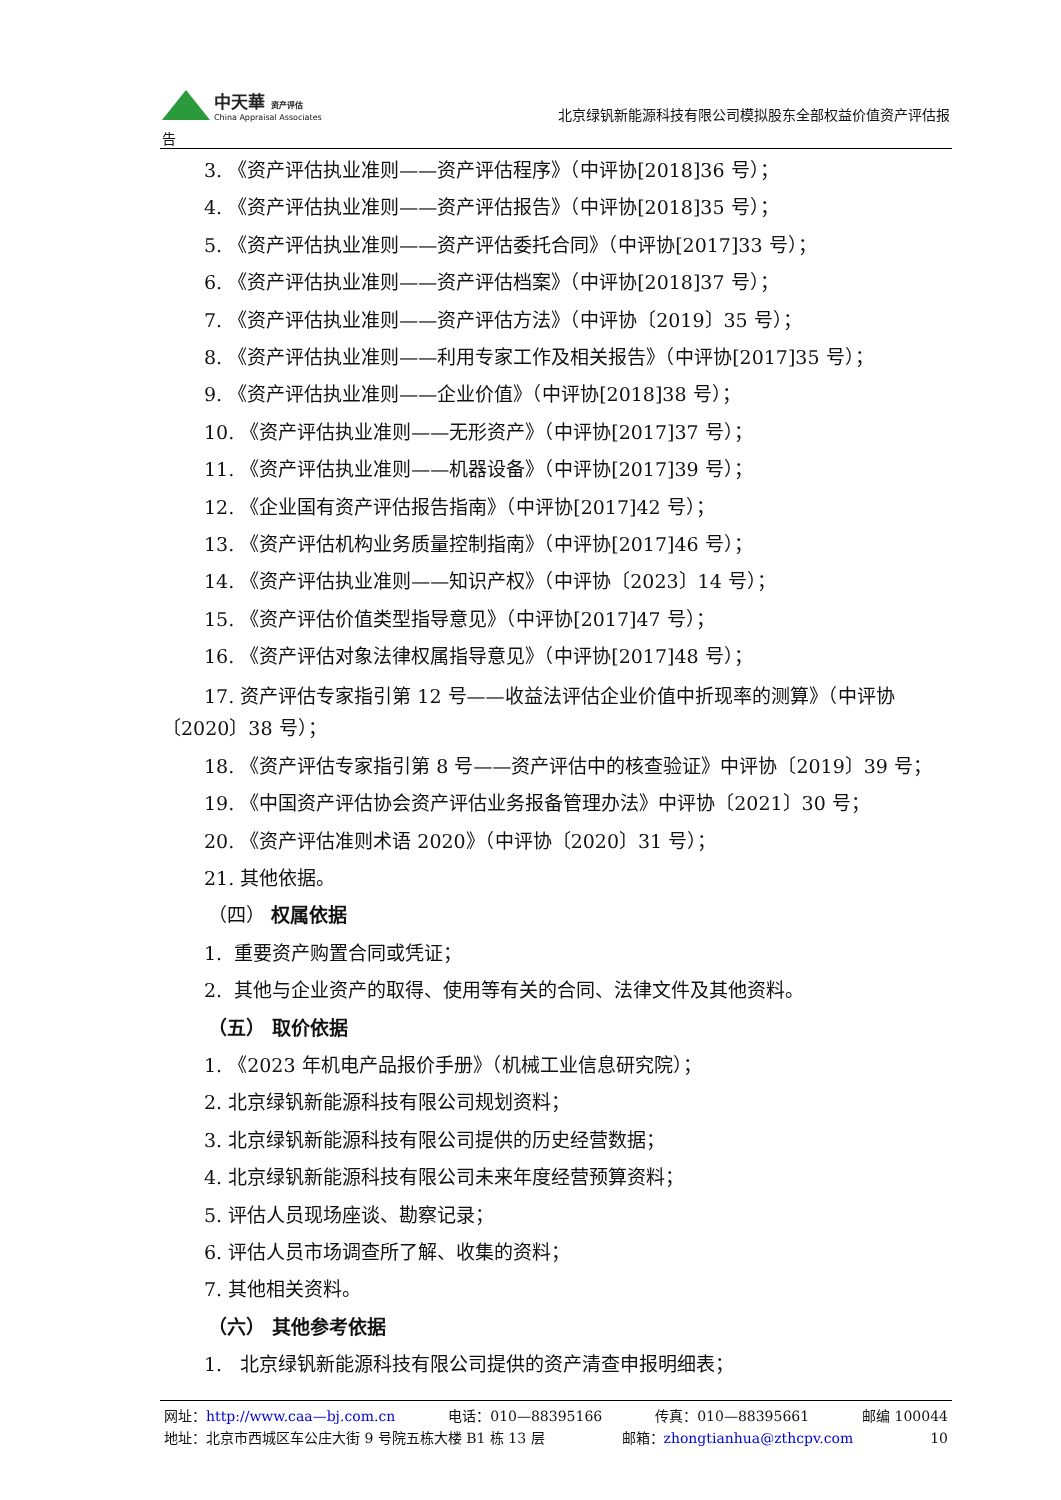中天華 资产评估
China Appraisal Associates
北京绿钒新能源科技有限公司模拟股东全部权益价值资产评估报
告
3. 《资产评估执业准则——资产评估程序》（中评协[2018]36 号）；
4. 《资产评估执业准则——资产评估报告》（中评协[2018]35 号）；
5. 《资产评估执业准则——资产评估委托合同》（中评协[2017]33 号）；
6. 《资产评估执业准则——资产评估档案》（中评协[2018]37 号）；
7. 《资产评估执业准则——资产评估方法》（中评协〔2019〕35 号）；
8. 《资产评估执业准则——利用专家工作及相关报告》（中评协[2017]35 号）；
9. 《资产评估执业准则——企业价值》（中评协[2018]38 号）；
10. 《资产评估执业准则——无形资产》（中评协[2017]37 号）；
11. 《资产评估执业准则——机器设备》（中评协[2017]39 号）；
12. 《企业国有资产评估报告指南》（中评协[2017]42 号）；
13. 《资产评估机构业务质量控制指南》（中评协[2017]46 号）；
14. 《资产评估执业准则——知识产权》（中评协〔2023〕14 号）；
15. 《资产评估价值类型指导意见》（中评协[2017]47 号）；
16. 《资产评估对象法律权属指导意见》（中评协[2017]48 号）；
17. 资产评估专家指引第 12 号——收益法评估企业价值中折现率的测算》（中评协〔2020〕38 号）；
18. 《资产评估专家指引第 8 号——资产评估中的核查验证》中评协〔2019〕39 号；
19. 《中国资产评估协会资产评估业务报备管理办法》中评协〔2021〕30 号；
20. 《资产评估准则术语 2020》（中评协〔2020〕31 号）；
21. 其他依据。
（四） 权属依据
1. 重要资产购置合同或凭证；
2. 其他与企业资产的取得、使用等有关的合同、法律文件及其他资料。
（五） 取价依据
1. 《2023 年机电产品报价手册》（机械工业信息研究院）；
2. 北京绿钒新能源科技有限公司规划资料；
3. 北京绿钒新能源科技有限公司提供的历史经营数据；
4. 北京绿钒新能源科技有限公司未来年度经营预算资料；
5. 评估人员现场座谈、勘察记录；
6. 评估人员市场调查所了解、收集的资料；
7. 其他相关资料。
（六） 其他参考依据
1. 北京绿钒新能源科技有限公司提供的资产清查申报明细表；
网址：http://www.caa—bj.com.cn 电话：010—88395166 传真：010—88395661 邮编 100044
地址：北京市西城区车公庄大街 9 号院五栋大楼 B1 栋 13 层 邮箱：zhongtianhua@zthcpv.com 10